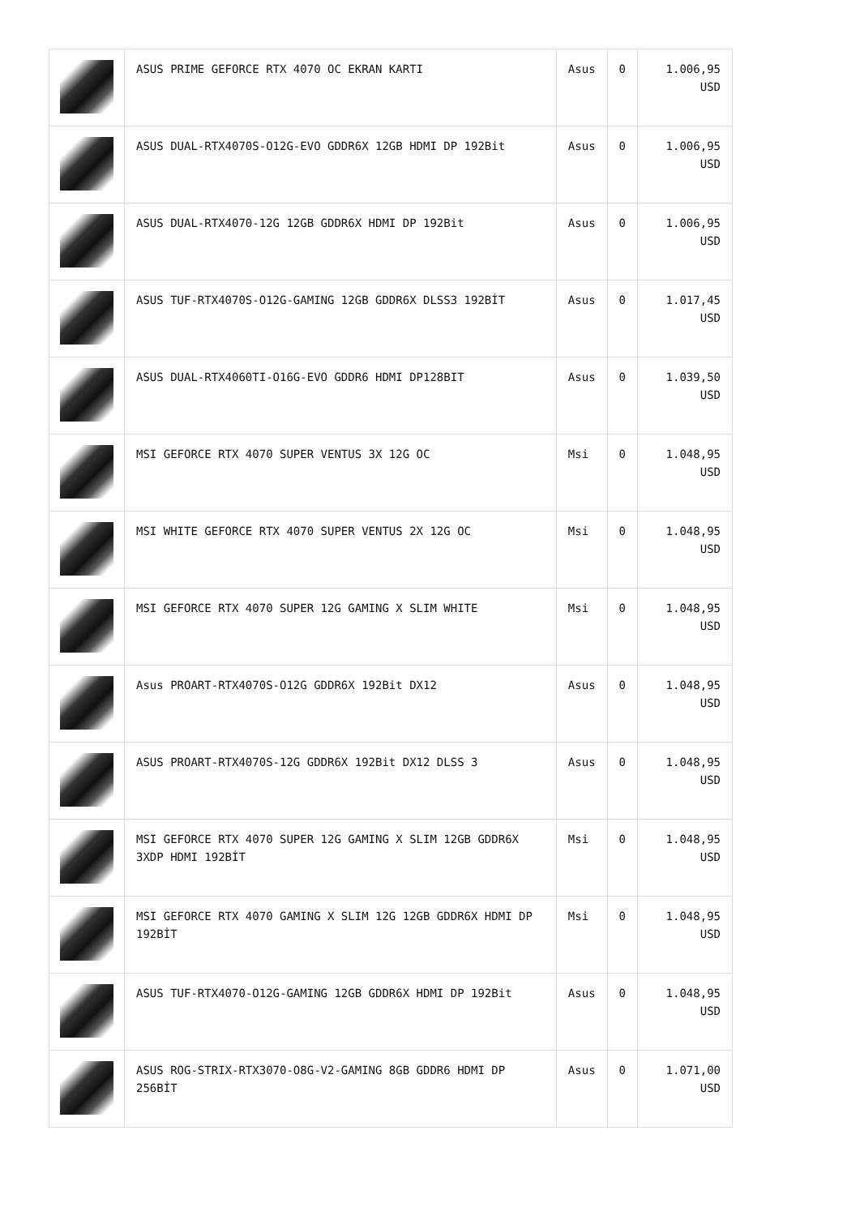| | ASUS PRIME GEFORCE RTX 4070 OC EKRAN KARTI | Asus | 0 | 1.006,95 USD |
| | ASUS DUAL-RTX4070S-O12G-EVO GDDR6X 12GB HDMI DP 192Bit | Asus | 0 | 1.006,95 USD |
| | ASUS DUAL-RTX4070-12G 12GB GDDR6X HDMI DP 192Bit | Asus | 0 | 1.006,95 USD |
| | ASUS TUF-RTX4070S-O12G-GAMING 12GB GDDR6X DLSS3 192BİT | Asus | 0 | 1.017,45 USD |
| | ASUS DUAL-RTX4060TI-O16G-EVO GDDR6 HDMI DP128BIT | Asus | 0 | 1.039,50 USD |
| | MSI GEFORCE RTX 4070 SUPER VENTUS 3X 12G OC | Msi | 0 | 1.048,95 USD |
| | MSI WHITE GEFORCE RTX 4070 SUPER VENTUS 2X 12G OC | Msi | 0 | 1.048,95 USD |
| | MSI GEFORCE RTX 4070 SUPER 12G GAMING X SLIM WHITE | Msi | 0 | 1.048,95 USD |
| | Asus PROART-RTX4070S-O12G GDDR6X 192Bit DX12 | Asus | 0 | 1.048,95 USD |
| | ASUS PROART-RTX4070S-12G GDDR6X 192Bit DX12 DLSS 3 | Asus | 0 | 1.048,95 USD |
| | MSI GEFORCE RTX 4070 SUPER 12G GAMING X SLIM 12GB GDDR6X 3XDP HDMI 192BİT | Msi | 0 | 1.048,95 USD |
| | MSI GEFORCE RTX 4070 GAMING X SLIM 12G 12GB GDDR6X HDMI DP 192BİT | Msi | 0 | 1.048,95 USD |
| | ASUS TUF-RTX4070-O12G-GAMING 12GB GDDR6X HDMI DP 192Bit | Asus | 0 | 1.048,95 USD |
| | ASUS ROG-STRIX-RTX3070-O8G-V2-GAMING 8GB GDDR6 HDMI DP 256BİT | Asus | 0 | 1.071,00 USD |